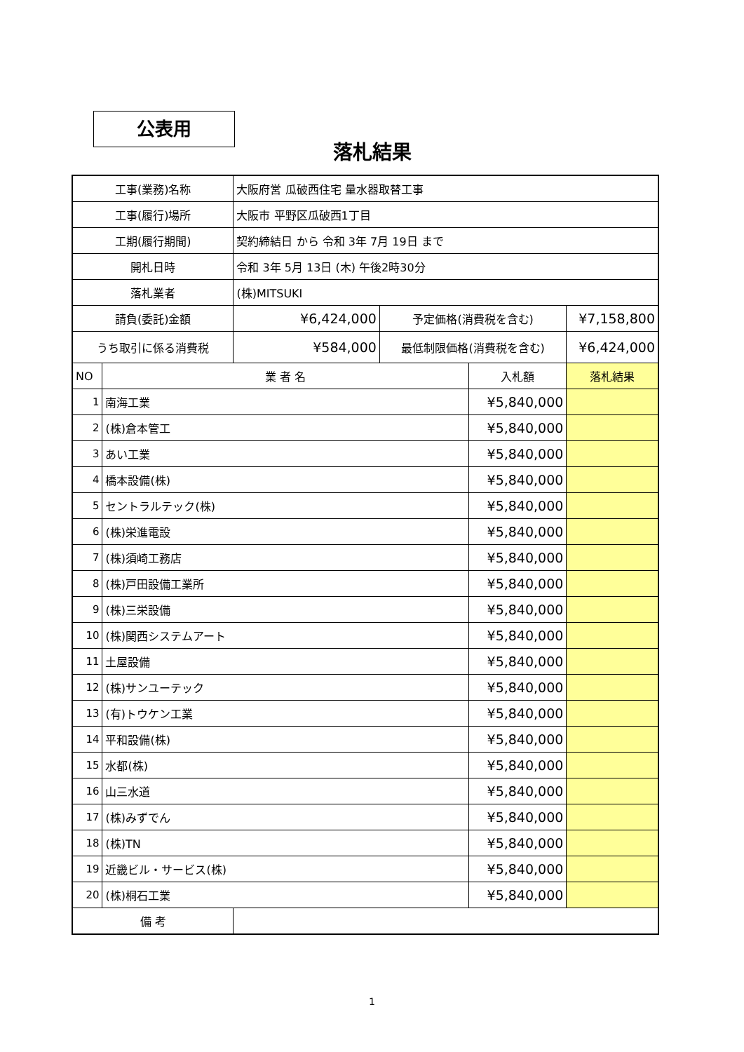公表用
落札結果
| 工事(業務)名称 | | 大阪府営 瓜破西住宅 量水器取替工事 | | | |
| 工事(履行)場所 | | 大阪市 平野区瓜破西1丁目 | | | |
| 工期(履行期間) | | 契約締結日 から 令和 3年 7月 19日 まで | | | |
| 開札日時 | | 令和 3年 5月 13日 (木) 午後2時30分 | | | |
| 落札業者 | | (株)MITSUKI | | | |
| 請負(委託)金額 | | ¥6,424,000 | 予定価格(消費税を含む) | | ¥7,158,800 |
| うち取引に係る消費税 | | ¥584,000 | 最低制限価格(消費税を含む) | | ¥6,424,000 |
| NO | 業 者 名 | | | 入札額 | 落札結果 |
| 1 | 南海工業 | | | ¥5,840,000 | |
| 2 | (株)倉本管工 | | | ¥5,840,000 | |
| 3 | あい工業 | | | ¥5,840,000 | |
| 4 | 橋本設備(株) | | | ¥5,840,000 | |
| 5 | セントラルテック(株) | | | ¥5,840,000 | |
| 6 | (株)栄進電設 | | | ¥5,840,000 | |
| 7 | (株)須崎工務店 | | | ¥5,840,000 | |
| 8 | (株)戸田設備工業所 | | | ¥5,840,000 | |
| 9 | (株)三栄設備 | | | ¥5,840,000 | |
| 10 | (株)関西システムアート | | | ¥5,840,000 | |
| 11 | 土屋設備 | | | ¥5,840,000 | |
| 12 | (株)サンユーテック | | | ¥5,840,000 | |
| 13 | (有)トウケン工業 | | | ¥5,840,000 | |
| 14 | 平和設備(株) | | | ¥5,840,000 | |
| 15 | 水都(株) | | | ¥5,840,000 | |
| 16 | 山三水道 | | | ¥5,840,000 | |
| 17 | (株)みずでん | | | ¥5,840,000 | |
| 18 | (株)TN | | | ¥5,840,000 | |
| 19 | 近畿ビル・サービス(株) | | | ¥5,840,000 | |
| 20 | (株)桐石工業 | | | ¥5,840,000 | |
| 備 考 | | | | | |
1